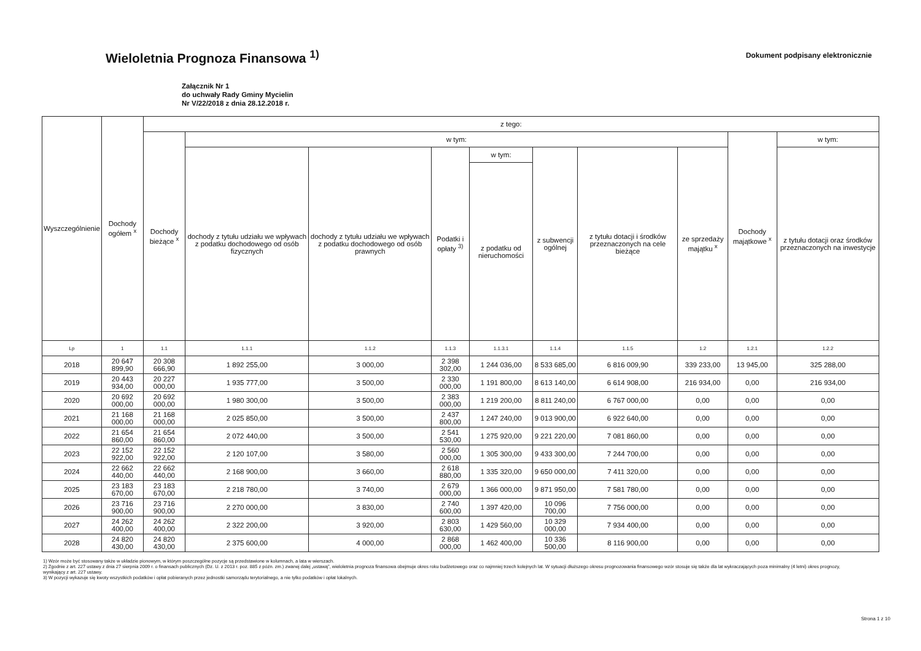Wieloletnia Prognoza Finansowa <sup>1)</sup>
Dokument podpisany elektronicznie
Załącznik Nr 1
do uchwały Rady Gminy Mycielin
Nr V/22/2018 z dnia 28.12.2018 r.
| Wyszczególnienie | Dochody ogółem <sup>x</sup> | z tego: | | | | | | | | | |
| --- | --- | --- | --- | --- | --- | --- | --- | --- | --- | --- | --- |
| | | Dochody bieżące <sup>x</sup> | w tym: | | | | | | | Dochody majątkowe <sup>x</sup> | w tym: |
| | | | dochody z tytułu udziału we wpływach z podatku dochodowego od osób fizycznych | dochody z tytułu udziału we wpływach z podatku dochodowego od osób prawnych | Podatki i opłaty <sup>3)</sup> | w tym: | z subwencji ogólnej | z tytułu dotacji i środków przeznaczonych na cele bieżące | ze sprzedaży majątku <sup>x</sup> | | z tytułu dotacji oraz środków przeznaczonych na inwestycje |
| | | | | | | z podatku od nieruchomości | | | | | |
| Lp | 1 | 1.1 | 1.1.1 | 1.1.2 | 1.1.3 | 1.1.3.1 | 1.1.4 | 1.1.5 | 1.2 | 1.2.1 | 1.2.2 |
| 2018 | 20 647 899,90 | 20 308 666,90 | 1 892 255,00 | 3 000,00 | 2 398 302,00 | 1 244 036,00 | 8 533 685,00 | 6 816 009,90 | 339 233,00 | 13 945,00 | 325 288,00 |
| 2019 | 20 443 934,00 | 20 227 000,00 | 1 935 777,00 | 3 500,00 | 2 330 000,00 | 1 191 800,00 | 8 613 140,00 | 6 614 908,00 | 216 934,00 | 0,00 | 216 934,00 |
| 2020 | 20 692 000,00 | 20 692 000,00 | 1 980 300,00 | 3 500,00 | 2 383 000,00 | 1 219 200,00 | 8 811 240,00 | 6 767 000,00 | 0,00 | 0,00 | 0,00 |
| 2021 | 21 168 000,00 | 21 168 000,00 | 2 025 850,00 | 3 500,00 | 2 437 800,00 | 1 247 240,00 | 9 013 900,00 | 6 922 640,00 | 0,00 | 0,00 | 0,00 |
| 2022 | 21 654 860,00 | 21 654 860,00 | 2 072 440,00 | 3 500,00 | 2 541 530,00 | 1 275 920,00 | 9 221 220,00 | 7 081 860,00 | 0,00 | 0,00 | 0,00 |
| 2023 | 22 152 922,00 | 22 152 922,00 | 2 120 107,00 | 3 580,00 | 2 560 000,00 | 1 305 300,00 | 9 433 300,00 | 7 244 700,00 | 0,00 | 0,00 | 0,00 |
| 2024 | 22 662 440,00 | 22 662 440,00 | 2 168 900,00 | 3 660,00 | 2 618 880,00 | 1 335 320,00 | 9 650 000,00 | 7 411 320,00 | 0,00 | 0,00 | 0,00 |
| 2025 | 23 183 670,00 | 23 183 670,00 | 2 218 780,00 | 3 740,00 | 2 679 000,00 | 1 366 000,00 | 9 871 950,00 | 7 581 780,00 | 0,00 | 0,00 | 0,00 |
| 2026 | 23 716 900,00 | 23 716 900,00 | 2 270 000,00 | 3 830,00 | 2 740 600,00 | 1 397 420,00 | 10 096 700,00 | 7 756 000,00 | 0,00 | 0,00 | 0,00 |
| 2027 | 24 262 400,00 | 24 262 400,00 | 2 322 200,00 | 3 920,00 | 2 803 630,00 | 1 429 560,00 | 10 329 000,00 | 7 934 400,00 | 0,00 | 0,00 | 0,00 |
| 2028 | 24 820 430,00 | 24 820 430,00 | 2 375 600,00 | 4 000,00 | 2 868 000,00 | 1 462 400,00 | 10 336 500,00 | 8 116 900,00 | 0,00 | 0,00 | 0,00 |
1) Wzór może być stosowany także w układzie pionowym, w którym poszczególne pozycje są przedstawione w kolumnach, a lata w wierszach.
2) Zgodnie z art. 227 ustawy z dnia 27 sierpnia 2009 r. o finansach publicznych (Dz. U. z 2013 r. poz. 885 z późn. zm.) zwanej dalej „ustawą", wieloletnia prognoza finansowa obejmuje okres roku budżetowego oraz co najmniej trzech kolejnych lat. W sytuacji dłuższego okresu prognozowania finansowego wzór stosuje się także dla lat wykraczających poza minimalny (4 letni) okres prognozy, wynikający z art. 227 ustawy.
3) W pozycji wykazuje się kwoty wszystkich podatków i opłat pobieranych przez jednostki samorządu terytorialnego, a nie tylko podatków i opłat lokalnych.
Strona 1 z 10